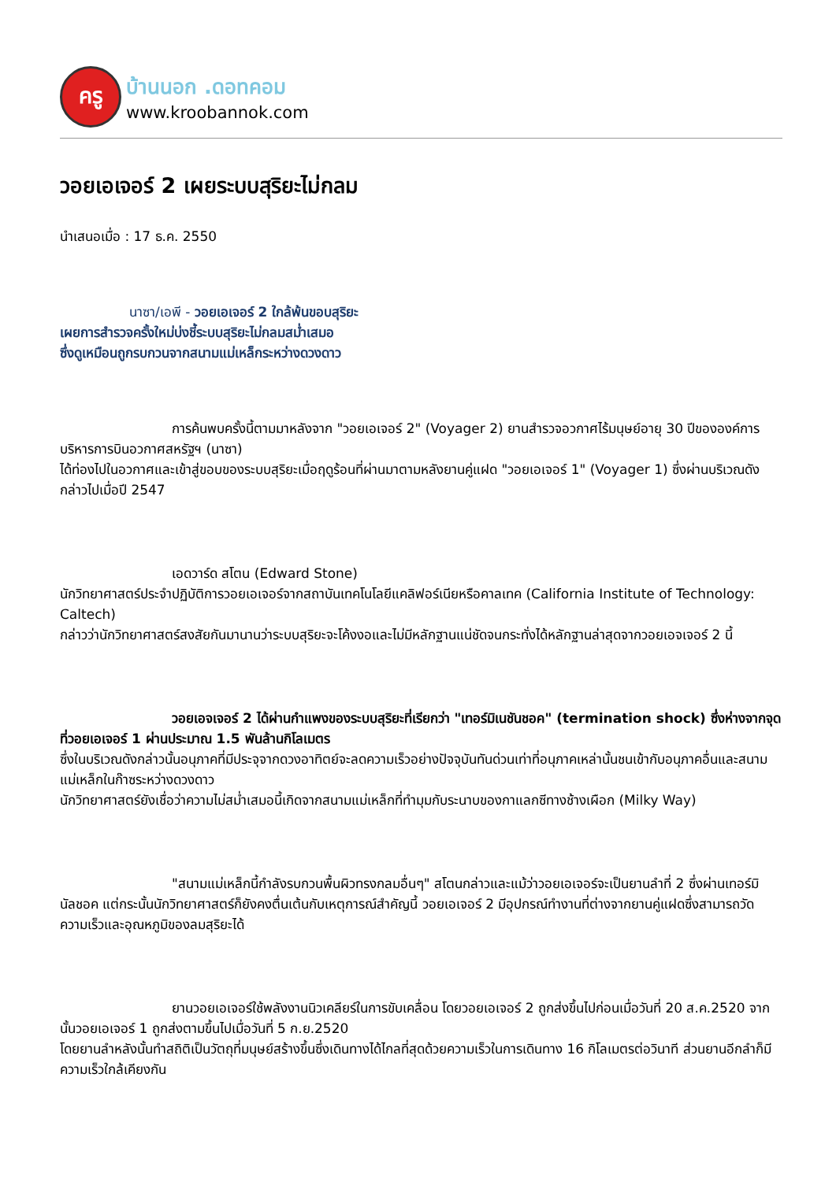ครู
บ้านนอก .ดอทคอม
www.kroobannok.com
วอยเอเจอร์ 2 เผยระบบสุริยะไม่กลม
นำเสนอเมื่อ : 17 ธ.ค. 2550
นาซา/เอพี - วอยเอเจอร์ 2 ใกล้พ้นขอบสุริยะ
เผยการสำรวจครั้งใหม่บ่งชี้ระบบสุริยะไม่กลมสม่ำเสมอ
ซึ่งดูเหมือนถูกรบกวนจากสนามแม่เหล็กระหว่างดวงดาว
การค้นพบครั้งนี้ตามมาหลังจาก "วอยเอเจอร์ 2" (Voyager 2) ยานสำรวจอวกาศไร้มนุษย์อายุ 30 ปีขององค์การบริหารการบินอวกาศสหรัฐฯ (นาซา)
ได้ท่องไปในอวกาศและเข้าสู่ขอบของระบบสุริยะเมื่อฤดูร้อนที่ผ่านมาตามหลังยานคู่แฝด "วอยเอเจอร์ 1" (Voyager 1) ซึ่งผ่านบริเวณดังกล่าวไปเมื่อปี 2547
เอดวาร์ด สโตน (Edward Stone)
นักวิทยาศาสตร์ประจำปฏิบัติการวอยเอเจอร์จากสถาบันเทคโนโลยีแคลิฟอร์เนียหรือคาลเทค (California Institute of Technology: Caltech)
กล่าวว่านักวิทยาศาสตร์สงสัยกันมานานว่าระบบสุริยะจะโค้งงอและไม่มีหลักฐานแน่ชัดจนกระทั่งได้หลักฐานล่าสุดจากวอยเอจเจอร์ 2 นี้
วอยเอจเจอร์ 2 ได้ผ่านกำแพงของระบบสุริยะที่เรียกว่า "เทอร์มิเนชันชอค" (termination shock) ซึ่งห่างจากจุดที่วอยเอเจอร์ 1 ผ่านประมาณ 1.5 พันล้านกิโลเมตร
ซึ่งในบริเวณดังกล่าวนั้นอนุภาคที่มีประจุจากดวงอาทิตย์จะลดความเร็วอย่างปัจจุบันทันด่วนเท่าที่อนุภาคเหล่านั้นชนเข้ากับอนุภาคอื่นและสนามแม่เหล็กในก๊าซระหว่างดวงดาว
นักวิทยาศาสตร์ยังเชื่อว่าความไม่สม่ำเสมอนี้เกิดจากสนามแม่เหล็กที่ทำมุมกับระนาบของกาแลกซีทางช้างเผือก (Milky Way)
"สนามแม่เหล็กนี้กำลังรบกวนพื้นผิวทรงกลมอื่นๆ" สโตนกล่าวและแม้ว่าวอยเอเจอร์จะเป็นยานลำที่ 2 ซึ่งผ่านเทอร์มินัลชอค แต่กระนั้นนักวิทยาศาสตร์ก็ยังคงตื่นเต้นกับเหตุการณ์สำคัญนี้ วอยเอเจอร์ 2 มีอุปกรณ์ทำงานที่ต่างจากยานคู่แฝดซึ่งสามารถวัดความเร็วและอุณหภูมิของลมสุริยะได้
ยานวอยเอเจอร์ใช้พลังงานนิวเคลียร์ในการขับเคลื่อน โดยวอยเอเจอร์ 2 ถูกส่งขึ้นไปก่อนเมื่อวันที่ 20 ส.ค.2520 จากนั้นวอยเอเจอร์ 1 ถูกส่งตามขึ้นไปเมื่อวันที่ 5 ก.ย.2520
โดยยานลำหลังนั้นทำสถิติเป็นวัตถุที่มนุษย์สร้างขึ้นซึ่งเดินทางได้ไกลที่สุดด้วยความเร็วในการเดินทาง 16 กิโลเมตรต่อวินาที ส่วนยานอีกลำก็มีความเร็วใกล้เคียงกัน